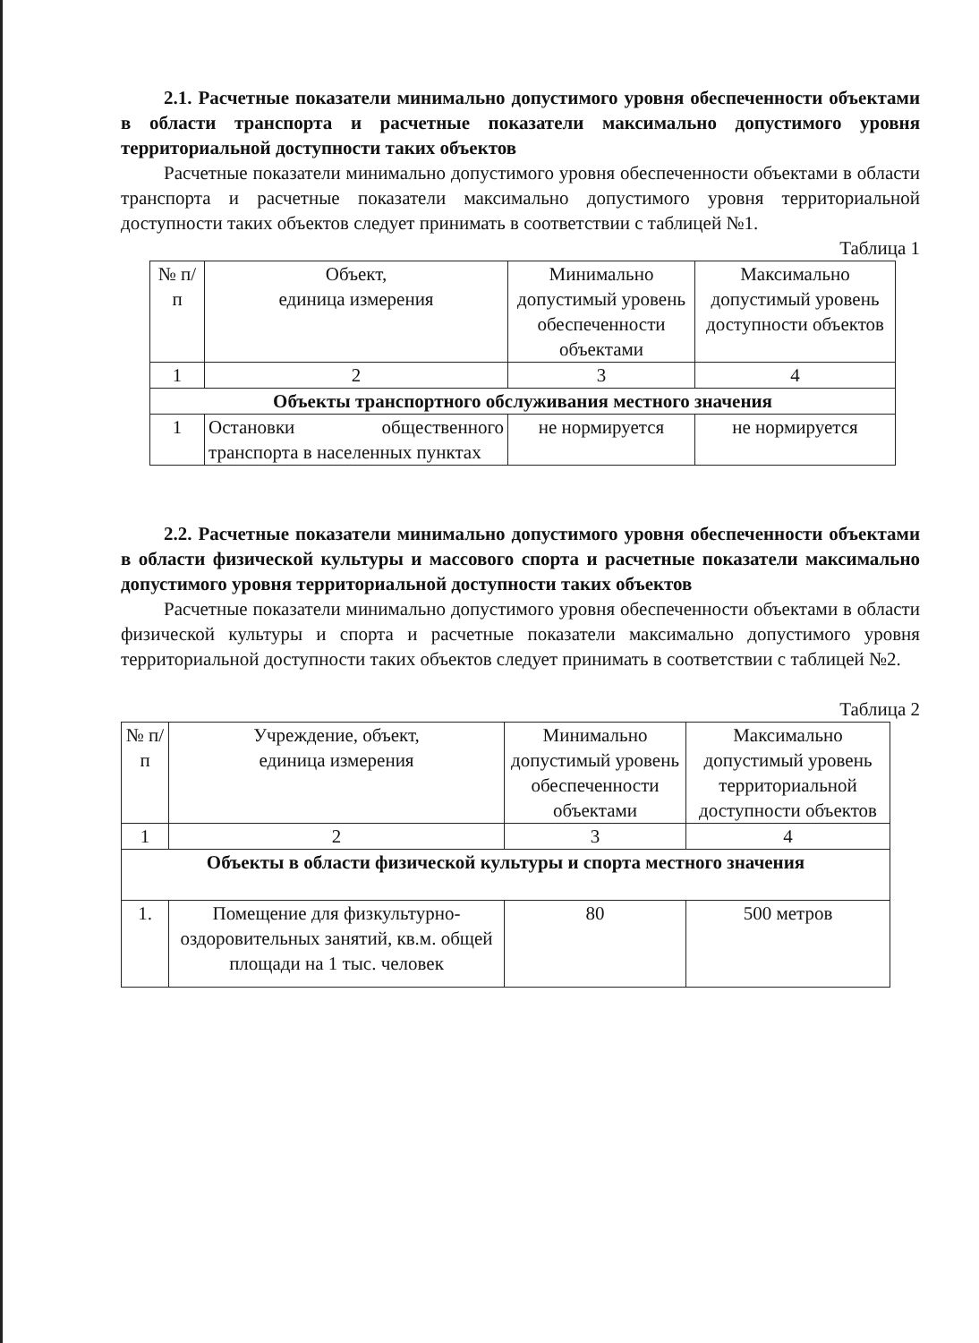2.1. Расчетные показатели минимально допустимого уровня обеспеченности объектами в области транспорта и расчетные показатели максимально допустимого уровня территориальной доступности таких объектов
Расчетные показатели минимально допустимого уровня обеспеченности объектами в области транспорта и расчетные показатели максимально допустимого уровня территориальной доступности таких объектов следует принимать в соответствии с таблицей №1.
Таблица 1
| № п/п | Объект, единица измерения | Минимально допустимый уровень обеспеченности объектами | Максимально допустимый уровень доступности объектов |
| 1 | 2 | 3 | 4 |
| Объекты транспортного обслуживания местного значения | | | |
| 1 | Остановки общественного транспорта в населенных пунктах | не нормируется | не нормируется |
2.2. Расчетные показатели минимально допустимого уровня обеспеченности объектами в области физической культуры и массового спорта и расчетные показатели максимально допустимого уровня территориальной доступности таких объектов
Расчетные показатели минимально допустимого уровня обеспеченности объектами в области физической культуры и спорта и расчетные показатели максимально допустимого уровня территориальной доступности таких объектов следует принимать в соответствии с таблицей №2.
Таблица 2
| № п/п | Учреждение, объект, единица измерения | Минимально допустимый уровень обеспеченности объектами | Максимально допустимый уровень территориальной доступности объектов |
| 1 | 2 | 3 | 4 |
| Объекты в области физической культуры и спорта местного значения | | | |
| 1. | Помещение для физкультурно-оздоровительных занятий, кв.м. общей площади на 1 тыс. человек | 80 | 500 метров |